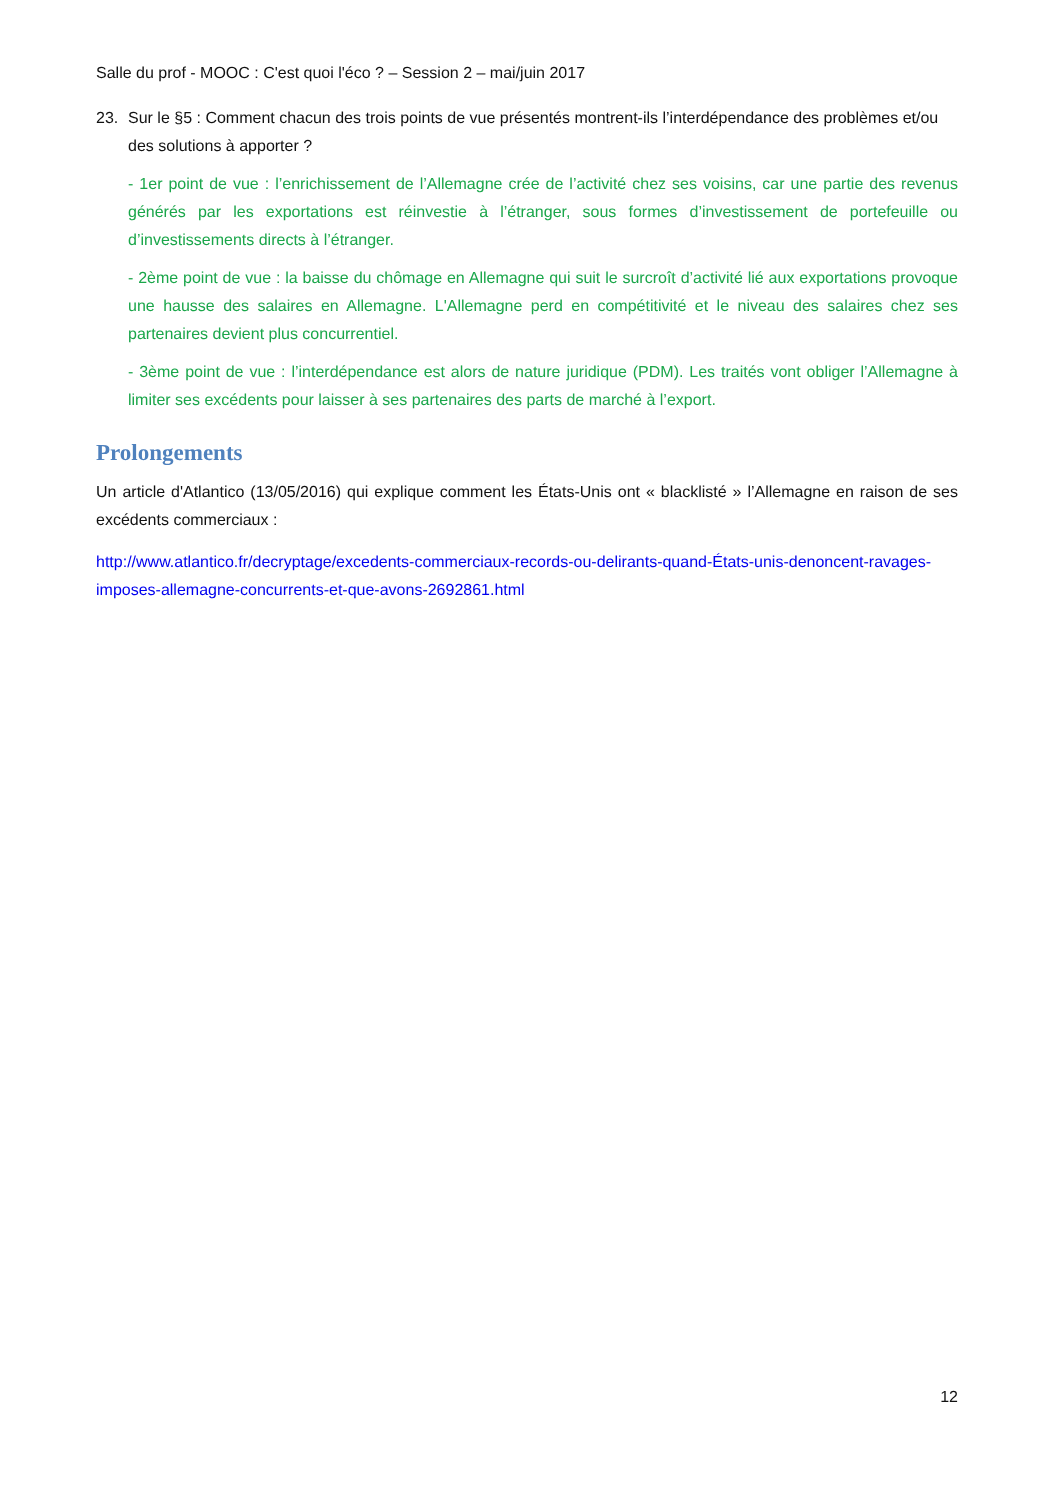Salle du prof - MOOC : C'est quoi l'éco ? – Session 2 – mai/juin 2017
23. Sur le §5 : Comment chacun des trois points de vue présentés montrent-ils l’interdépendance des problèmes et/ou des solutions à apporter ?
- 1er point de vue : l’enrichissement de l’Allemagne crée de l’activité chez ses voisins, car une partie des revenus générés par les exportations est réinvestie à l’étranger, sous formes d’investissement de portefeuille ou d’investissements directs à l’étranger.
- 2ème point de vue : la baisse du chômage en Allemagne qui suit le surcroît d’activité lié aux exportations provoque une hausse des salaires en Allemagne. L'Allemagne perd en compétitivité et le niveau des salaires chez ses partenaires devient plus concurrentiel.
- 3ème point de vue : l’interdépendance est alors de nature juridique (PDM). Les traités vont obliger l’Allemagne à limiter ses excédents pour laisser à ses partenaires des parts de marché à l’export.
Prolongements
Un article d'Atlantico (13/05/2016) qui explique comment les États-Unis ont « blacklisté » l’Allemagne en raison de ses excédents commerciaux :
http://www.atlantico.fr/decryptage/excedents-commerciaux-records-ou-delirants-quand-États-unis-denoncent-ravages-imposes-allemagne-concurrents-et-que-avons-2692861.html
12